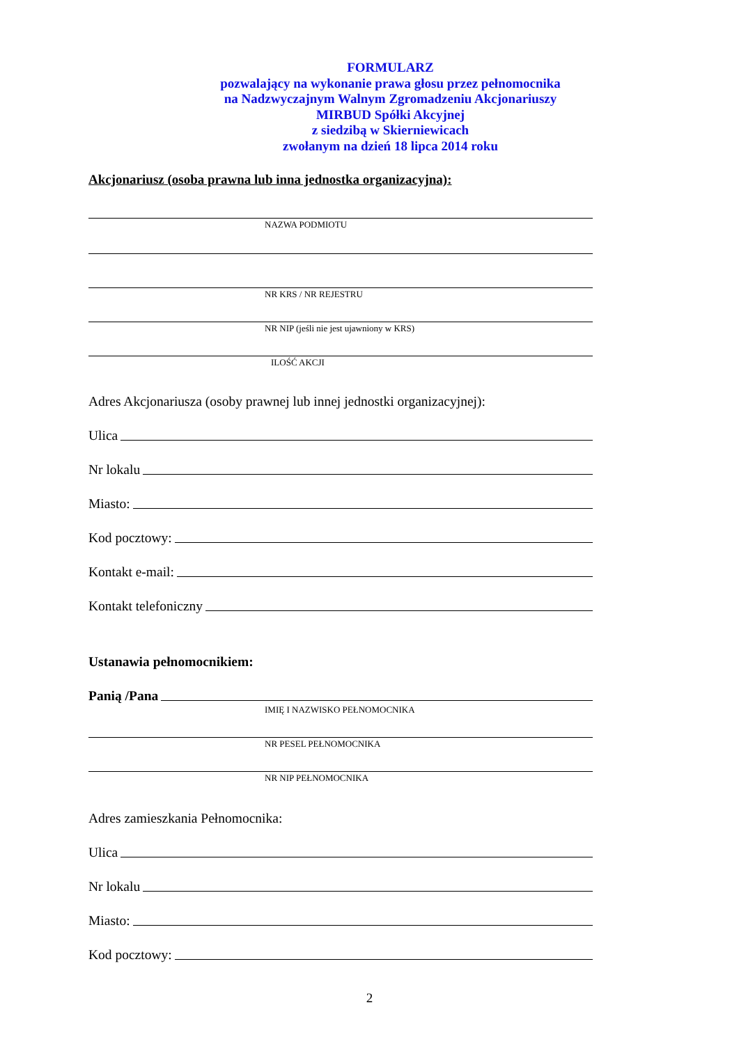FORMULARZ
pozwalający na wykonanie prawa głosu przez pełnomocnika
na Nadzwyczajnym Walnym Zgromadzeniu Akcjonariuszy
MIRBUD Spółki Akcyjnej
z siedzibą w Skierniewicach
zwołanym na dzień 18 lipca 2014 roku
Akcjonariusz (osoba prawna lub inna jednostka organizacyjna):
NAZWA PODMIOTU
NR KRS / NR REJESTRU
NR NIP (jeśli nie jest ujawniony w KRS)
ILOŚĆ AKCJI
Adres Akcjonariusza (osoby prawnej lub innej jednostki organizacyjnej):
Ulica
Nr lokalu
Miasto:
Kod pocztowy:
Kontakt e-mail:
Kontakt telefoniczny
Ustanawia pełnomocnikiem:
Panią /Pana
IMIĘ I NAZWISKO PEŁNOMOCNIKA
NR PESEL PEŁNOMOCNIKA
NR NIP PEŁNOMOCNIKA
Adres zamieszkania Pełnomocnika:
Ulica
Nr lokalu
Miasto:
Kod pocztowy:
2